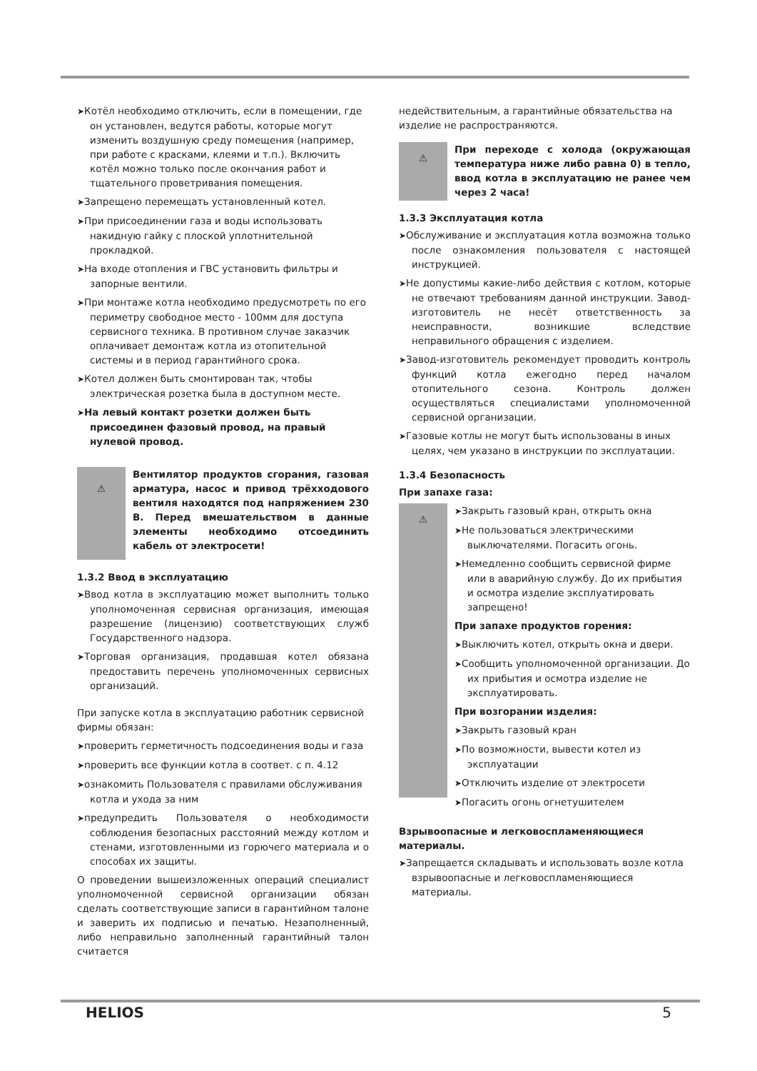➤Котёл необходимо отключить, если в помещении, где он установлен, ведутся работы, которые могут изменить воздушную среду помещения (например, при работе с красками, клеями и т.п.). Включить котёл можно только после окончания работ и тщательного проветривания помещения.
➤Запрещено перемещать установленный котел.
➤При присоединении газа и воды использовать накидную гайку с плоской уплотнительной прокладкой.
➤На входе отопления и ГВС установить фильтры и запорные вентили.
➤При монтаже котла необходимо предусмотреть по его периметру свободное место - 100мм для доступа сервисного техника. В противном случае заказчик оплачивает демонтаж котла из отопительной системы и в период гарантийного срока.
➤Котел должен быть смонтирован так, чтобы электрическая розетка была в доступном месте.
➤На левый контакт розетки должен быть присоединен фазовый провод, на правый нулевой провод.
⚠
Вентилятор продуктов сгорания, газовая арматура, насос и привод трёхходового вентиля находятся под напряжением 230 В. Перед вмешательством в данные элементы необходимо отсоединить кабель от электросети!
1.3.2 Ввод в эксплуатацию
➤Ввод котла в эксплуатацию может выполнить только уполномоченная сервисная организация, имеющая разрешение (лицензию) соответствующих служб Государственного надзора.
➤Торговая организация, продавшая котел обязана предоставить перечень уполномоченных сервисных организаций.
При запуске котла в эксплуатацию работник сервисной фирмы обязан:
➤проверить герметичность подсоединения воды и газа
➤проверить все функции котла в соответ. с п. 4.12
➤ознакомить Пользователя с правилами обслуживания котла и ухода за ним
➤предупредить Пользователя о необходимости соблюдения безопасных расстояний между котлом и стенами, изготовленными из горючего материала и о способах их защиты.
О проведении вышеизложенных операций специалист уполномоченной сервисной организации обязан сделать соответствующие записи в гарантийном талоне и заверить их подписью и печатью. Незаполненный, либо неправильно заполненный гарантийный талон считается
недействительным, а гарантийные обязательства на изделие не распространяются.
⚠
При переходе с холода (окружающая температура ниже либо равна 0) в тепло, ввод котла в эксплуатацию не ранее чем через 2 часа!
1.3.3 Эксплуатация котла
➤Обслуживание и эксплуатация котла возможна только после ознакомления пользователя с настоящей инструкцией.
➤Не допустимы какие-либо действия с котлом, которые не отвечают требованиям данной инструкции. Завод-изготовитель не несёт ответственность за неисправности, возникшие вследствие неправильного обращения с изделием.
➤Завод-изготовитель рекомендует проводить контроль функций котла ежегодно перед началом отопительного сезона. Контроль должен осуществляться специалистами уполномоченной сервисной организации.
➤Газовые котлы не могут быть использованы в иных целях, чем указано в инструкции по эксплуатации.
1.3.4 Безопасность
При запахе газа:
⚠
➤Закрыть газовый кран, открыть окна
➤Не пользоваться электрическими выключателями. Погасить огонь.
➤Немедленно сообщить сервисной фирме или в аварийную службу. До их прибытия и осмотра изделие эксплуатировать запрещено!
При запахе продуктов горения:
➤Выключить котел, открыть окна и двери.
➤Сообщить уполномоченной организации. До их прибытия и осмотра изделие не эксплуатировать.
При возгорании изделия:
➤Закрыть газовый кран
➤По возможности, вывести котел из эксплуатации
➤Отключить изделие от электросети
➤Погасить огонь огнетушителем
Взрывоопасные и легковоспламеняющиеся материалы.
➤Запрещается складывать и использовать возле котла взрывоопасные и легковоспламеняющиеся материалы.
HELIOS 5